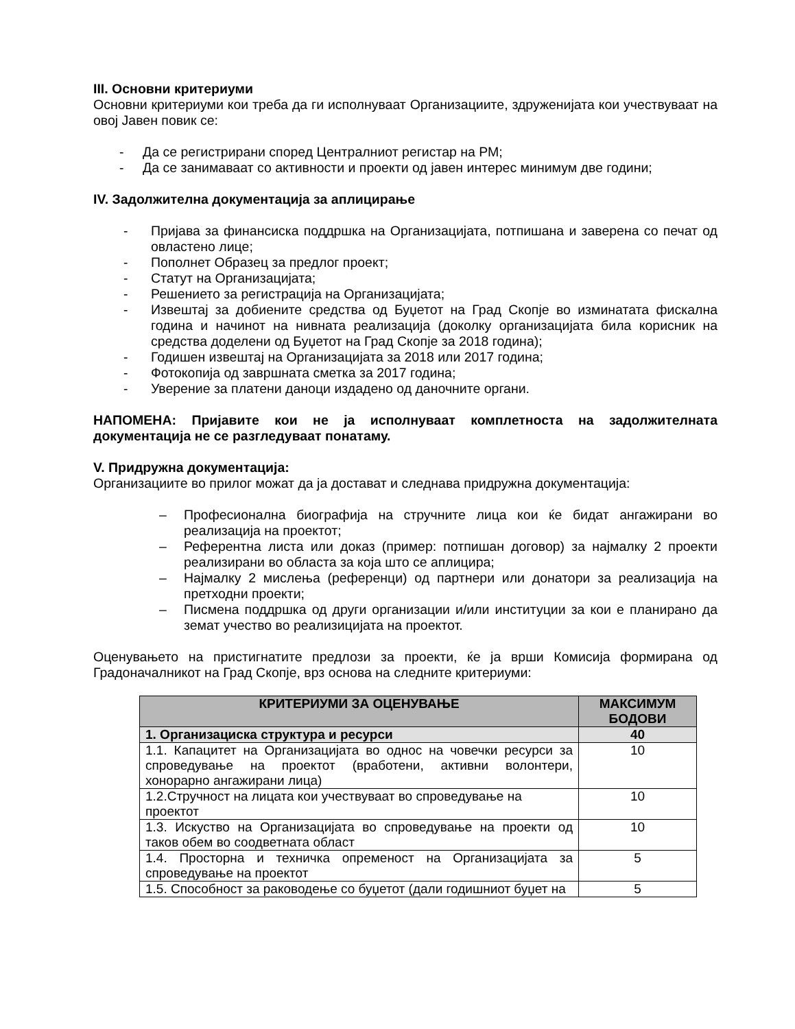III. Основни критериуми
Основни критериуми кои треба да ги исполнуваат Организациите, здруженијата кои учествуваат на овој Јавен повик се:
- Да се регистрирани според Централниот регистар на РМ;
- Да се занимаваат со активности и проекти од јавен интерес минимум две години;
IV. Задолжителна документација за аплицирање
- Пријава за финансиска поддршка на Организацијата, потпишана и заверена со печат од овластено лице;
- Пополнет Образец за предлог проект;
- Статут на Организацијата;
- Решението за регистрација на Организацијата;
- Извештај за добиените средства од Буџетот на Град Скопје во изминатата фискална година и начинот на нивната реализација (доколку организацијата била корисник на средства доделени од Буџетот на Град Скопје за 2018 година);
- Годишен извештај на Организацијата за 2018 или 2017 година;
- Фотокопија од завршната сметка за 2017 година;
- Уверение за платени даноци издадено од даночните органи.
НАПОМЕНА: Пријавите кои не ја исполнуваат комплетноста на задолжителната документација не се разгледуваат понатаму.
V. Придружна документација:
Организациите во прилог можат да ја достават и следнава придружна документација:
– Професионална биографија на стручните лица кои ќе бидат ангажирани во реализација на проектот;
– Референтна листа или доказ (пример: потпишан договор) за најмалку 2 проекти реализирани во областа за која што се аплицира;
– Најмалку 2 мислења (референци) од партнери или донатори за реализација на претходни проекти;
– Писмена поддршка од други организации и/или институции за кои е планирано да земат учество во реализицијата на проектот.
Оценувањето на пристигнатите предлози за проекти, ќе ја врши Комисија формирана од Градоначалникот на Град Скопје, врз основа на следните критериуми:
| КРИТЕРИУМИ ЗА ОЦЕНУВАЊЕ | МАКСИМУМ БОДОВИ |
| --- | --- |
| 1. Организациска структура и ресурси | 40 |
| 1.1. Капацитет на Организацијата во однос на човечки ресурси за спроведување на проектот (вработени, активни волонтери, хонорарно ангажирани лица) | 10 |
| 1.2.Стручност на лицата кои учествуваат во спроведување на проектот | 10 |
| 1.3. Искуство на Организацијата во спроведување на проекти од таков обем во соодветната област | 10 |
| 1.4. Просторна и техничка опременост на Организацијата за спроведување на проектот | 5 |
| 1.5. Способност за раководење со буџетот (дали годишниот буџет на | 5 |